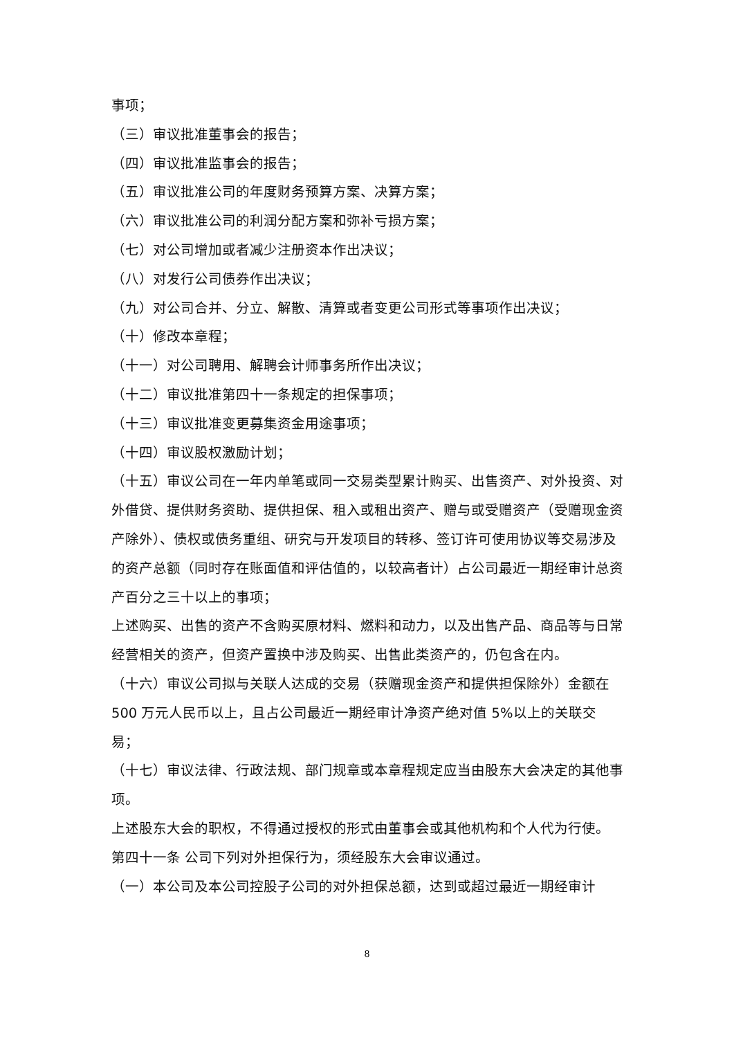事项；
（三）审议批准董事会的报告；
（四）审议批准监事会的报告；
（五）审议批准公司的年度财务预算方案、决算方案；
（六）审议批准公司的利润分配方案和弥补亏损方案；
（七）对公司增加或者减少注册资本作出决议；
（八）对发行公司债券作出决议；
（九）对公司合并、分立、解散、清算或者变更公司形式等事项作出决议；
（十）修改本章程；
（十一）对公司聘用、解聘会计师事务所作出决议；
（十二）审议批准第四十一条规定的担保事项；
（十三）审议批准变更募集资金用途事项；
（十四）审议股权激励计划；
（十五）审议公司在一年内单笔或同一交易类型累计购买、出售资产、对外投资、对外借贷、提供财务资助、提供担保、租入或租出资产、赠与或受赠资产（受赠现金资产除外）、债权或债务重组、研究与开发项目的转移、签订许可使用协议等交易涉及的资产总额（同时存在账面值和评估值的，以较高者计）占公司最近一期经审计总资产百分之三十以上的事项；
上述购买、出售的资产不含购买原材料、燃料和动力，以及出售产品、商品等与日常经营相关的资产，但资产置换中涉及购买、出售此类资产的，仍包含在内。
（十六）审议公司拟与关联人达成的交易（获赠现金资产和提供担保除外）金额在 500 万元人民币以上，且占公司最近一期经审计净资产绝对值 5%以上的关联交易；
（十七）审议法律、行政法规、部门规章或本章程规定应当由股东大会决定的其他事项。
上述股东大会的职权，不得通过授权的形式由董事会或其他机构和个人代为行使。
第四十一条 公司下列对外担保行为，须经股东大会审议通过。
（一）本公司及本公司控股子公司的对外担保总额，达到或超过最近一期经审计
8